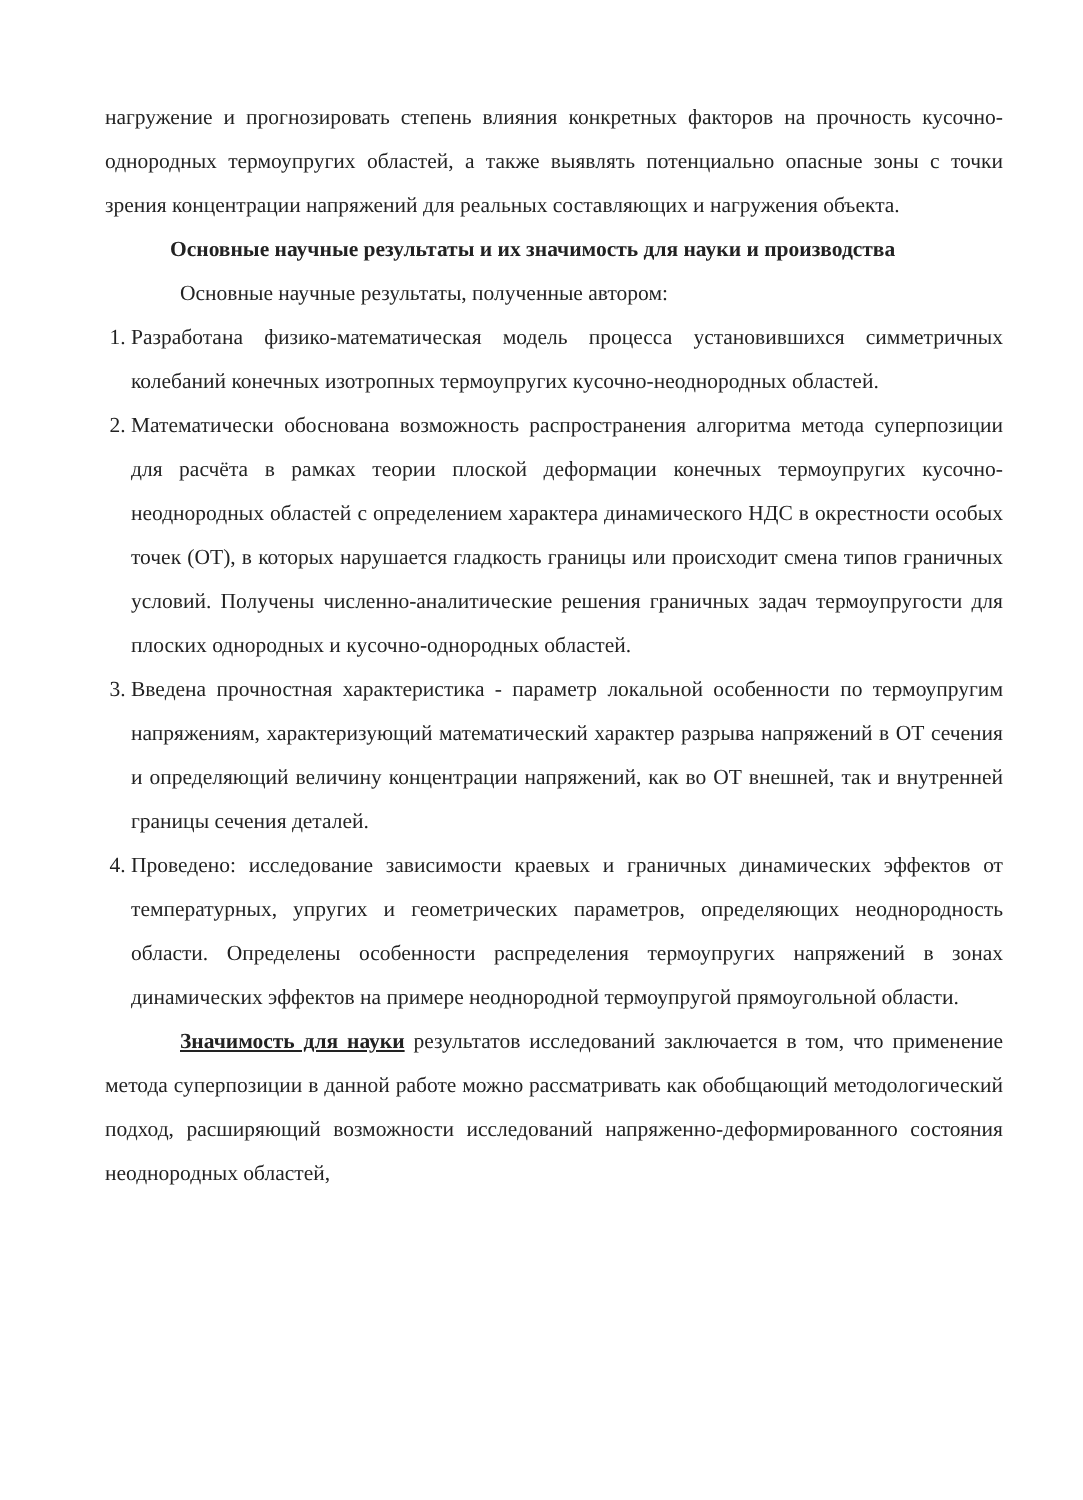нагружение и прогнозировать степень влияния конкретных факторов на прочность кусочно-однородных термоупругих областей, а также выявлять потенциально опасные зоны с точки зрения концентрации напряжений для реальных составляющих и нагружения объекта.
Основные научные результаты и их значимость для науки и производства
Основные научные результаты, полученные автором:
1. Разработана физико-математическая модель процесса установившихся симметричных колебаний конечных изотропных термоупругих кусочно-неоднородных областей.
2. Математически обоснована возможность распространения алгоритма метода суперпозиции для расчёта в рамках теории плоской деформации конечных термоупругих кусочно-неоднородных областей с определением характера динамического НДС в окрестности особых точек (ОТ), в которых нарушается гладкость границы или происходит смена типов граничных условий. Получены численно-аналитические решения граничных задач термоупругости для плоских однородных и кусочно-однородных областей.
3. Введена прочностная характеристика - параметр локальной особенности по термоупругим напряжениям, характеризующий математический характер разрыва напряжений в ОТ сечения и определяющий величину концентрации напряжений, как во ОТ внешней, так и внутренней границы сечения деталей.
4. Проведено: исследование зависимости краевых и граничных динамических эффектов от температурных, упругих и геометрических параметров, определяющих неоднородность области. Определены особенности распределения термоупругих напряжений в зонах динамических эффектов на примере неоднородной термоупругой прямоугольной области.
Значимость для науки результатов исследований заключается в том, что применение метода суперпозиции в данной работе можно рассматривать как обобщающий методологический подход, расширяющий возможности исследований напряженно-деформированного состояния неоднородных областей,